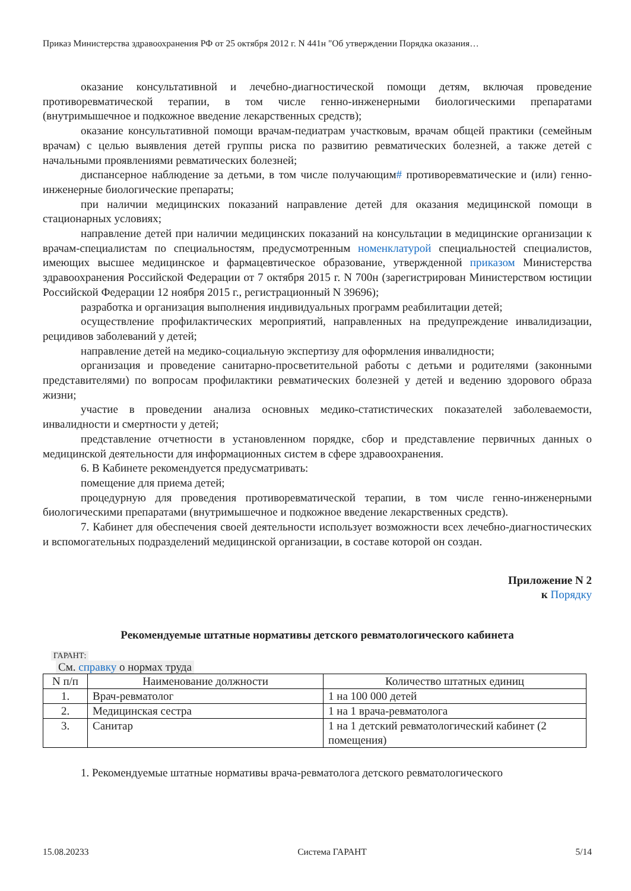Приказ Министерства здравоохранения РФ от 25 октября 2012 г. N 441н "Об утверждении Порядка оказания…
оказание консультативной и лечебно-диагностической помощи детям, включая проведение противоревматической терапии, в том числе генно-инженерными биологическими препаратами (внутримышечное и подкожное введение лекарственных средств);
оказание консультативной помощи врачам-педиатрам участковым, врачам общей практики (семейным врачам) с целью выявления детей группы риска по развитию ревматических болезней, а также детей с начальными проявлениями ревматических болезней;
диспансерное наблюдение за детьми, в том числе получающим# противоревматические и (или) генно-инженерные биологические препараты;
при наличии медицинских показаний направление детей для оказания медицинской помощи в стационарных условиях;
направление детей при наличии медицинских показаний на консультации в медицинские организации к врачам-специалистам по специальностям, предусмотренным номенклатурой специальностей специалистов, имеющих высшее медицинское и фармацевтическое образование, утвержденной приказом Министерства здравоохранения Российской Федерации от 7 октября 2015 г. N 700н (зарегистрирован Министерством юстиции Российской Федерации 12 ноября 2015 г., регистрационный N 39696);
разработка и организация выполнения индивидуальных программ реабилитации детей;
осуществление профилактических мероприятий, направленных на предупреждение инвалидизации, рецидивов заболеваний у детей;
направление детей на медико-социальную экспертизу для оформления инвалидности;
организация и проведение санитарно-просветительной работы с детьми и родителями (законными представителями) по вопросам профилактики ревматических болезней у детей и ведению здорового образа жизни;
участие в проведении анализа основных медико-статистических показателей заболеваемости, инвалидности и смертности у детей;
представление отчетности в установленном порядке, сбор и представление первичных данных о медицинской деятельности для информационных систем в сфере здравоохранения.
6. В Кабинете рекомендуется предусматривать:
помещение для приема детей;
процедурную для проведения противоревматической терапии, в том числе генно-инженерными биологическими препаратами (внутримышечное и подкожное введение лекарственных средств).
7. Кабинет для обеспечения своей деятельности использует возможности всех лечебно-диагностических и вспомогательных подразделений медицинской организации, в составе которой он создан.
Приложение N 2
к Порядку
Рекомендуемые штатные нормативы детского ревматологического кабинета
ГАРАНТ:
См. справку о нормах труда
| N п/п | Наименование должности | Количество штатных единиц |
| --- | --- | --- |
| 1. | Врач-ревматолог | 1 на 100 000 детей |
| 2. | Медицинская сестра | 1 на 1 врача-ревматолога |
| 3. | Санитар | 1 на 1 детский ревматологический кабинет (2 помещения) |
1. Рекомендуемые штатные нормативы врача-ревматолога детского ревматологического
15.08.20233 Система ГАРАНТ 5/14